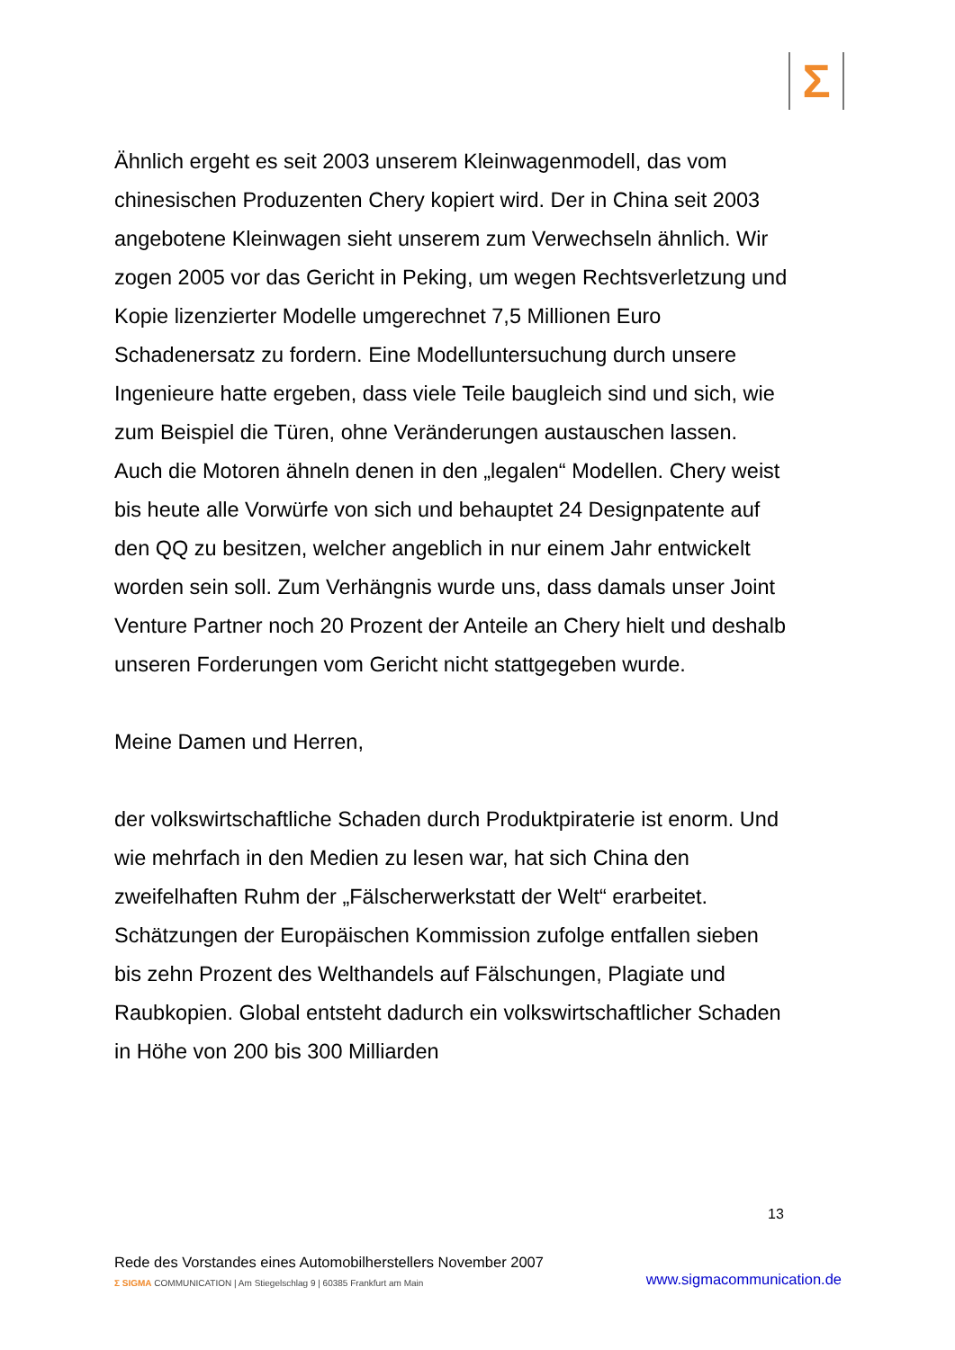Σ
Ähnlich ergeht es seit 2003 unserem Kleinwagenmodell, das vom chinesischen Produzenten Chery kopiert wird. Der in China seit 2003 angebotene Kleinwagen sieht unserem zum Verwechseln ähnlich. Wir zogen 2005 vor das Gericht in Peking, um wegen Rechtsverletzung und Kopie lizenzierter Modelle umgerechnet 7,5 Millionen Euro Schadenersatz zu fordern. Eine Modelluntersuchung durch unsere Ingenieure hatte ergeben, dass viele Teile baugleich sind und sich, wie zum Beispiel die Türen, ohne Veränderungen austauschen lassen. Auch die Motoren ähneln denen in den „legalen“ Modellen. Chery weist bis heute alle Vorwürfe von sich und behauptet 24 Designpatente auf den QQ zu besitzen, welcher angeblich in nur einem Jahr entwickelt worden sein soll. Zum Verhängnis wurde uns, dass damals unser Joint Venture Partner noch 20 Prozent der Anteile an Chery hielt und deshalb unseren Forderungen vom Gericht nicht stattgegeben wurde.
Meine Damen und Herren,
der volkswirtschaftliche Schaden durch Produktpiraterie ist enorm. Und wie mehrfach in den Medien zu lesen war, hat sich China den zweifelhaften Ruhm der „Fälscherwerkstatt der Welt“ erarbeitet. Schätzungen der Europäischen Kommission zufolge entfallen sieben bis zehn Prozent des Welthandels auf Fälschungen, Plagiate und Raubkopien. Global entsteht dadurch ein volkswirtschaftlicher Schaden in Höhe von 200 bis 300 Milliarden
13
Rede des Vorstandes eines Automobilherstellers November 2007
Σ SIGMA COMMUNICATION | Am Stiegelschlag 9 | 60385 Frankfurt am Main
www.sigmacommunication.de